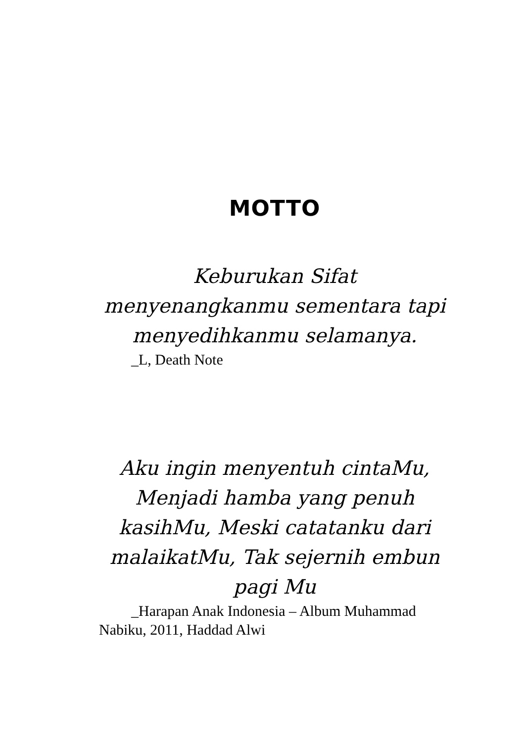MOTTO
Keburukan Sifat menyenangkanmu sementara tapi menyedihkanmu selamanya.
_L, Death Note
Aku ingin menyentuh cintaMu, Menjadi hamba yang penuh kasihMu, Meski catatanku dari malaikatMu, Tak sejernih embun pagi Mu
_Harapan Anak Indonesia – Album Muhammad Nabiku, 2011, Haddad Alwi